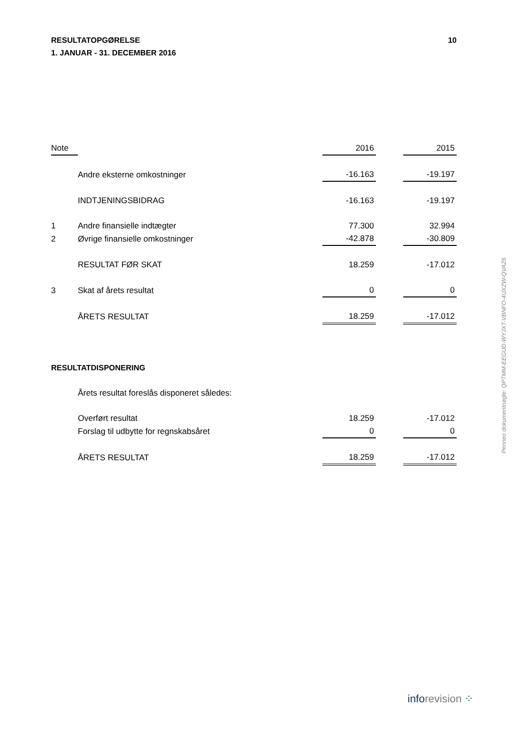RESULTATOPGØRELSE
1. JANUAR - 31. DECEMBER 2016
10
| Note | | 2016 | | 2015 |
| --- | --- | --- | --- | --- |
| | Andre eksterne omkostninger | -16.163 | | -19.197 |
| | INDTJENINGSBIDRAG | -16.163 | | -19.197 |
| 1 | Andre finansielle indtægter | 77.300 | | 32.994 |
| 2 | Øvrige finansielle omkostninger | -42.878 | | -30.809 |
| | RESULTAT FØR SKAT | 18.259 | | -17.012 |
| 3 | Skat af årets resultat | 0 | | 0 |
| | ÅRETS RESULTAT | 18.259 | | -17.012 |
RESULTATDISPONERING
| | Årets resultat foreslås disponeret således: | | | |
| | Overført resultat | 18.259 | | -17.012 |
| | Forslag til udbytte for regnskabsåret | 0 | | 0 |
| | ÅRETS RESULTAT | 18.259 | | -17.012 |
Penneo dokumentnøgle: QPTMM-EEGUD-WYJXT-VBNFO-4UXZW-QVAZ6
inforevision ⁘